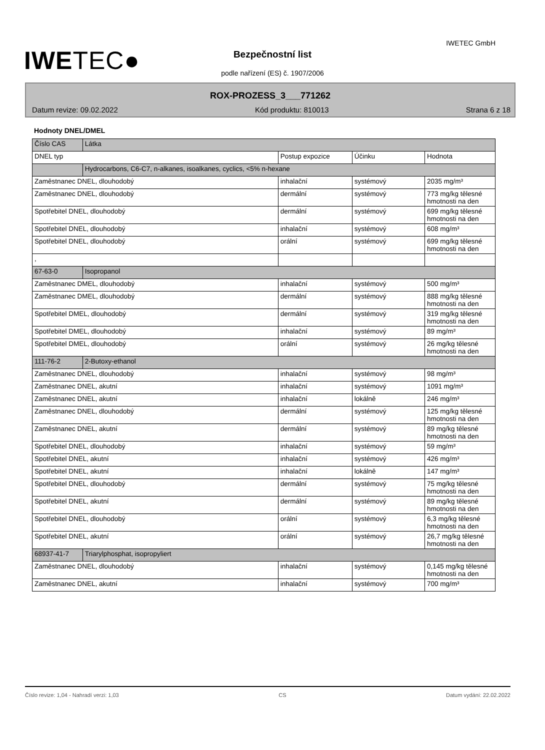IWETEC●
IWETEC GmbH
Bezpečnostní list
podle nařízení (ES) č. 1907/2006
ROX-PROZESS_3___771262
Datum revize: 09.02.2022 Kód produktu: 810013 Strana 6 z 18
Hodnoty DNEL/DMEL
| Číslo CAS | Látka | | | |
| DNEL typ | | Postup expozice | Účinku | Hodnota |
| | Hydrocarbons, C6-C7, n-alkanes, isoalkanes, cyclics, <5% n-hexane | | | |
| Zaměstnanec DNEL, dlouhodobý | | inhalační | systémový | 2035 mg/m³ |
| Zaměstnanec DNEL, dlouhodobý | | dermální | systémový | 773 mg/kg tělesné hmotnosti na den |
| Spotřebitel DNEL, dlouhodobý | | dermální | systémový | 699 mg/kg tělesné hmotnosti na den |
| Spotřebitel DNEL, dlouhodobý | | inhalační | systémový | 608 mg/m³ |
| Spotřebitel DNEL, dlouhodobý | | orální | systémový | 699 mg/kg tělesné hmotnosti na den |
| , | | | | |
| 67-63-0 | Isopropanol | | | |
| Zaměstnanec DMEL, dlouhodobý | | inhalační | systémový | 500 mg/m³ |
| Zaměstnanec DMEL, dlouhodobý | | dermální | systémový | 888 mg/kg tělesné hmotnosti na den |
| Spotřebitel DMEL, dlouhodobý | | dermální | systémový | 319 mg/kg tělesné hmotnosti na den |
| Spotřebitel DMEL, dlouhodobý | | inhalační | systémový | 89 mg/m³ |
| Spotřebitel DMEL, dlouhodobý | | orální | systémový | 26 mg/kg tělesné hmotnosti na den |
| 111-76-2 | 2-Butoxy-ethanol | | | |
| Zaměstnanec DNEL, dlouhodobý | | inhalační | systémový | 98 mg/m³ |
| Zaměstnanec DNEL, akutní | | inhalační | systémový | 1091 mg/m³ |
| Zaměstnanec DNEL, akutní | | inhalační | lokálně | 246 mg/m³ |
| Zaměstnanec DNEL, dlouhodobý | | dermální | systémový | 125 mg/kg tělesné hmotnosti na den |
| Zaměstnanec DNEL, akutní | | dermální | systémový | 89 mg/kg tělesné hmotnosti na den |
| Spotřebitel DNEL, dlouhodobý | | inhalační | systémový | 59 mg/m³ |
| Spotřebitel DNEL, akutní | | inhalační | systémový | 426 mg/m³ |
| Spotřebitel DNEL, akutní | | inhalační | lokálně | 147 mg/m³ |
| Spotřebitel DNEL, dlouhodobý | | dermální | systémový | 75 mg/kg tělesné hmotnosti na den |
| Spotřebitel DNEL, akutní | | dermální | systémový | 89 mg/kg tělesné hmotnosti na den |
| Spotřebitel DNEL, dlouhodobý | | orální | systémový | 6,3 mg/kg tělesné hmotnosti na den |
| Spotřebitel DNEL, akutní | | orální | systémový | 26,7 mg/kg tělesné hmotnosti na den |
| 68937-41-7 | Triarylphosphat, isopropyliert | | | |
| Zaměstnanec DNEL, dlouhodobý | | inhalační | systémový | 0,145 mg/kg tělesné hmotnosti na den |
| Zaměstnanec DNEL, akutní | | inhalační | systémový | 700 mg/m³ |
Číslo revize: 1,04 - Nahradí verzi: 1,03 CS Datum vydání: 22.02.2022